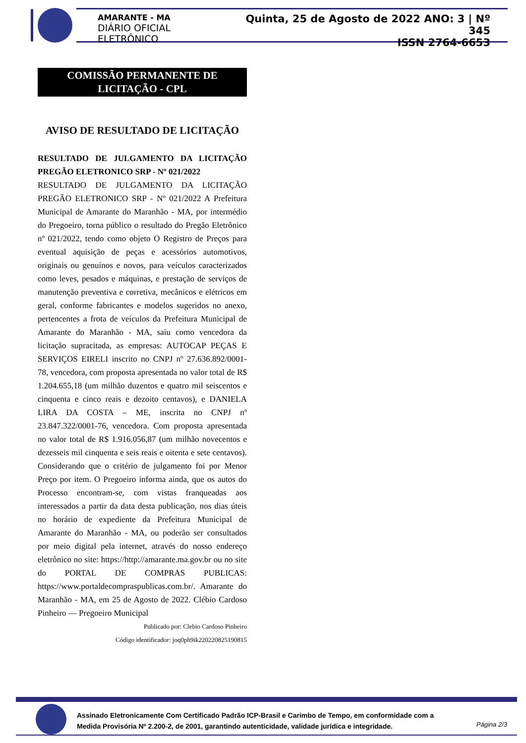AMARANTE - MA
DIÁRIO OFICIAL ELETRÔNICO
Quinta, 25 de Agosto de 2022 ANO: 3 | Nº 345
ISSN 2764-6653
COMISSÃO PERMANENTE DE
LICITAÇÃO - CPL
AVISO DE RESULTADO DE LICITAÇÃO
RESULTADO DE JULGAMENTO DA LICITAÇÃO PREGÃO ELETRONICO SRP - Nº 021/2022
RESULTADO DE JULGAMENTO DA LICITAÇÃO PREGÃO ELETRONICO SRP - Nº 021/2022 A Prefeitura Municipal de Amarante do Maranhão - MA, por intermédio do Pregoeiro, torna público o resultado do Pregão Eletrônico nº 021/2022, tendo como objeto O Registro de Preços para eventual aquisição de peças e acessórios automotivos, originais ou genuínos e novos, para veículos caracterizados como leves, pesados e máquinas, e prestação de serviços de manutenção preventiva e corretiva, mecânicos e elétricos em geral, conforme fabricantes e modelos sugeridos no anexo, pertencentes a frota de veículos da Prefeitura Municipal de Amarante do Maranhão - MA, saiu como vencedora da licitação supracitada, as empresas: AUTOCAP PEÇAS E SERVIÇOS EIRELI inscrito no CNPJ nº 27.636.892/0001-78, vencedora, com proposta apresentada no valor total de R$ 1.204.655,18 (um milhão duzentos e quatro mil seiscentos e cinquenta e cinco reais e dezoito centavos), e DANIELA LIRA DA COSTA – ME, inscrita no CNPJ nº 23.847.322/0001-76, vencedora. Com proposta apresentada no valor total de R$ 1.916.056,87 (um milhão novecentos e dezesseis mil cinquenta e seis reais e oitenta e sete centavos). Considerando que o critério de julgamento foi por Menor Preço por item. O Pregoeiro informa ainda, que os autos do Processo encontram-se, com vistas franqueadas aos interessados a partir da data desta publicação, nos dias úteis no horário de expediente da Prefeitura Municipal de Amarante do Maranhão - MA, ou poderão ser consultados por meio digital pela internet, através do nosso endereço eletrônico no site: https://http://amarante.ma.gov.br ou no site do PORTAL DE COMPRAS PUBLICAS: https://www.portaldecompraspublicas.com.br/. Amarante do Maranhão - MA, em 25 de Agosto de 2022. Clébio Cardoso Pinheiro — Pregoeiro Municipal
Publicado por: Clebio Cardoso Pinheiro
Código identificador: joq0ph9ik220220825190815
Assinado Eletronicamente Com Certificado Padrão ICP-Brasil e Carimbo de Tempo, em conformidade com a
Medida Provisória Nº 2.200-2, de 2001, garantindo autenticidade, validade jurídica e integridade.
Página 2/3